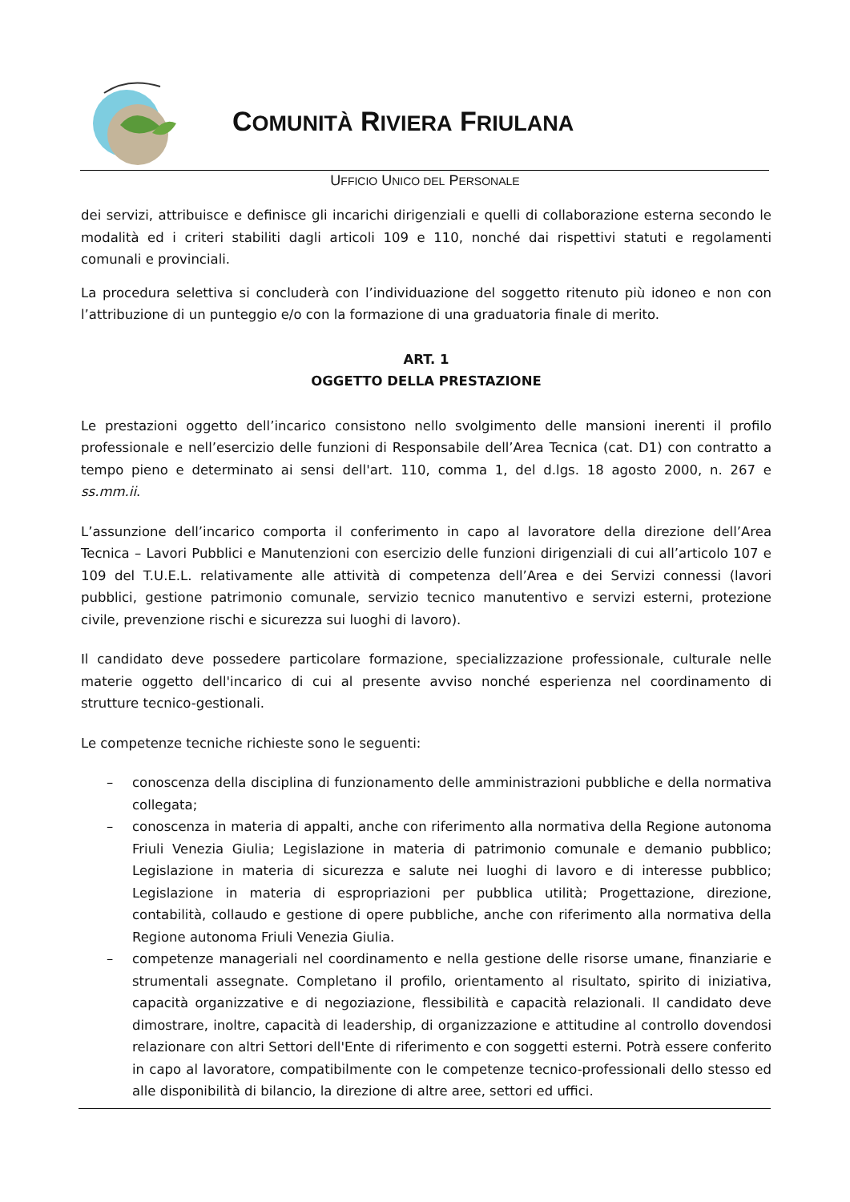COMUNITÀ RIVIERA FRIULANA
UFFICIO UNICO DEL PERSONALE
dei servizi, attribuisce e definisce gli incarichi dirigenziali e quelli di collaborazione esterna secondo le modalità ed i criteri stabiliti dagli articoli 109 e 110, nonché dai rispettivi statuti e regolamenti comunali e provinciali.
La procedura selettiva si concluderà con l’individuazione del soggetto ritenuto più idoneo e non con l’attribuzione di un punteggio e/o con la formazione di una graduatoria finale di merito.
ART. 1
OGGETTO DELLA PRESTAZIONE
Le prestazioni oggetto dell’incarico consistono nello svolgimento delle mansioni inerenti il profilo professionale e nell’esercizio delle funzioni di Responsabile dell’Area Tecnica (cat. D1) con contratto a tempo pieno e determinato ai sensi dell'art. 110, comma 1, del d.lgs. 18 agosto 2000, n. 267 e ss.mm.ii.
L’assunzione dell’incarico comporta il conferimento in capo al lavoratore della direzione dell’Area Tecnica – Lavori Pubblici e Manutenzioni con esercizio delle funzioni dirigenziali di cui all’articolo 107 e 109 del T.U.E.L. relativamente alle attività di competenza dell’Area e dei Servizi connessi (lavori pubblici, gestione patrimonio comunale, servizio tecnico manutentivo e servizi esterni, protezione civile, prevenzione rischi e sicurezza sui luoghi di lavoro).
Il candidato deve possedere particolare formazione, specializzazione professionale, culturale nelle materie oggetto dell'incarico di cui al presente avviso nonché esperienza nel coordinamento di strutture tecnico-gestionali.
Le competenze tecniche richieste sono le seguenti:
– conoscenza della disciplina di funzionamento delle amministrazioni pubbliche e della normativa collegata;
– conoscenza in materia di appalti, anche con riferimento alla normativa della Regione autonoma Friuli Venezia Giulia; Legislazione in materia di patrimonio comunale e demanio pubblico; Legislazione in materia di sicurezza e salute nei luoghi di lavoro e di interesse pubblico; Legislazione in materia di espropriazioni per pubblica utilità; Progettazione, direzione, contabilità, collaudo e gestione di opere pubbliche, anche con riferimento alla normativa della Regione autonoma Friuli Venezia Giulia.
– competenze manageriali nel coordinamento e nella gestione delle risorse umane, finanziarie e strumentali assegnate. Completano il profilo, orientamento al risultato, spirito di iniziativa, capacità organizzative e di negoziazione, flessibilità e capacità relazionali. Il candidato deve dimostrare, inoltre, capacità di leadership, di organizzazione e attitudine al controllo dovendosi relazionare con altri Settori dell'Ente di riferimento e con soggetti esterni. Potrà essere conferito in capo al lavoratore, compatibilmente con le competenze tecnico-professionali dello stesso ed alle disponibilità di bilancio, la direzione di altre aree, settori ed uffici.